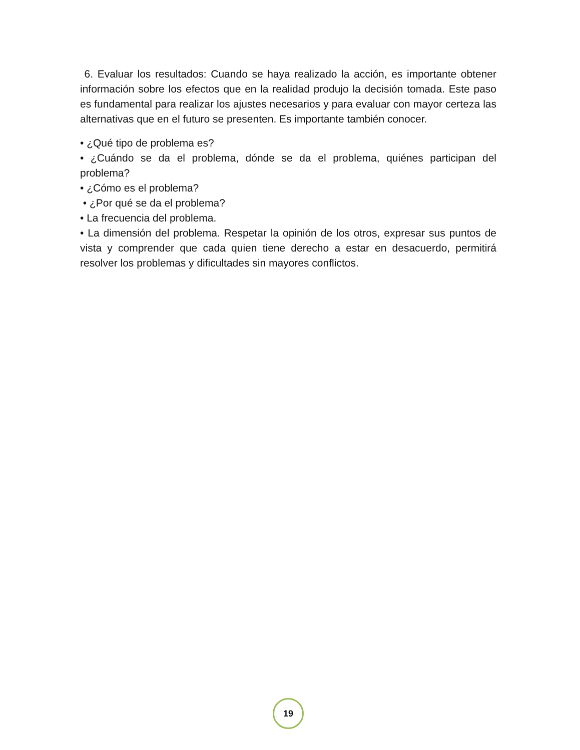6. Evaluar los resultados: Cuando se haya realizado la acción, es importante obtener información sobre los efectos que en la realidad produjo la decisión tomada. Este paso es fundamental para realizar los ajustes necesarios y para evaluar con mayor certeza las alternativas que en el futuro se presenten. Es importante también conocer.
• ¿Qué tipo de problema es?
• ¿Cuándo se da el problema, dónde se da el problema, quiénes participan del problema?
• ¿Cómo es el problema?
• ¿Por qué se da el problema?
• La frecuencia del problema.
• La dimensión del problema. Respetar la opinión de los otros, expresar sus puntos de vista y comprender que cada quien tiene derecho a estar en desacuerdo, permitirá resolver los problemas y dificultades sin mayores conflictos.
19